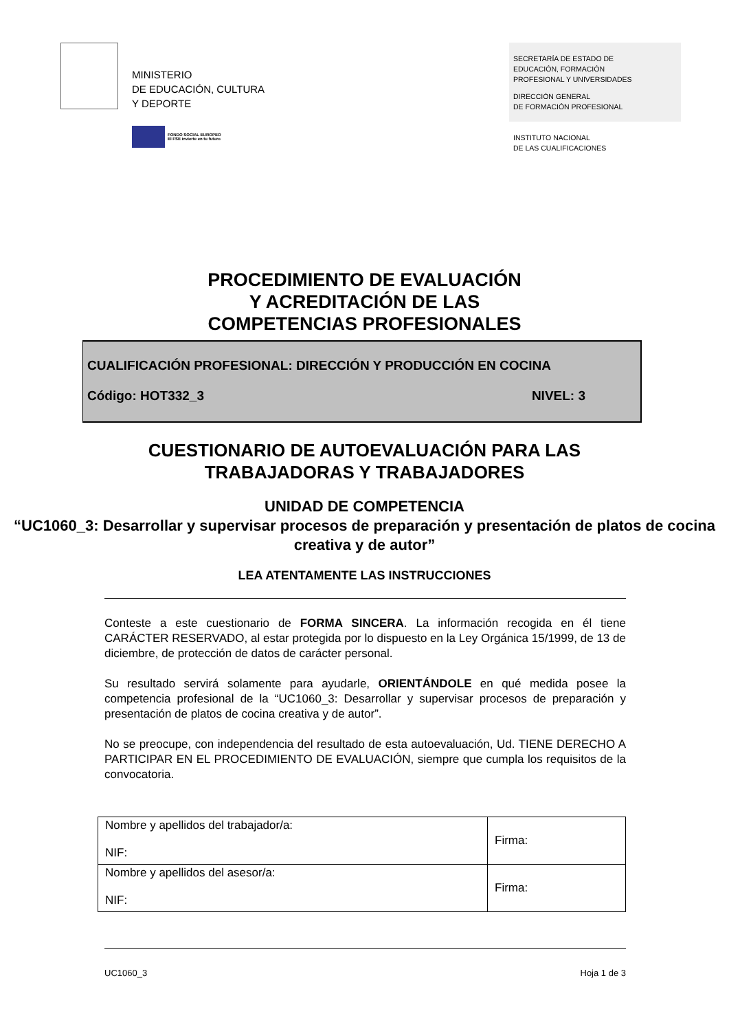MINISTERIO
DE EDUCACIÓN, CULTURA
Y DEPORTE
FONDO SOCIAL EUROPEO
El FSE invierte en tu futuro
SECRETARÍA DE ESTADO DE
EDUCACIÓN, FORMACIÓN
PROFESIONAL Y UNIVERSIDADES
DIRECCIÓN GENERAL
DE FORMACIÓN PROFESIONAL
INSTITUTO NACIONAL
DE LAS CUALIFICACIONES
PROCEDIMIENTO DE EVALUACIÓN
Y ACREDITACIÓN DE LAS
COMPETENCIAS PROFESIONALES
CUALIFICACIÓN PROFESIONAL: DIRECCIÓN Y PRODUCCIÓN EN COCINA
Código: HOT332_3 NIVEL: 3
CUESTIONARIO DE AUTOEVALUACIÓN PARA LAS
TRABAJADORAS Y TRABAJADORES
UNIDAD DE COMPETENCIA
“UC1060_3: Desarrollar y supervisar procesos de preparación y presentación de platos de cocina creativa y de autor”
LEA ATENTAMENTE LAS INSTRUCCIONES
Conteste a este cuestionario de FORMA SINCERA. La información recogida en él tiene CARÁCTER RESERVADO, al estar protegida por lo dispuesto en la Ley Orgánica 15/1999, de 13 de diciembre, de protección de datos de carácter personal.
Su resultado servirá solamente para ayudarle, ORIENTÁNDOLE en qué medida posee la competencia profesional de la “UC1060_3: Desarrollar y supervisar procesos de preparación y presentación de platos de cocina creativa y de autor”.
No se preocupe, con independencia del resultado de esta autoevaluación, Ud. TIENE DERECHO A PARTICIPAR EN EL PROCEDIMIENTO DE EVALUACIÓN, siempre que cumpla los requisitos de la convocatoria.
| Nombre y apellidos del trabajador/a: NIF: | Firma: |
| Nombre y apellidos del asesor/a: NIF: | Firma: |
UC1060_3 Hoja 1 de 3